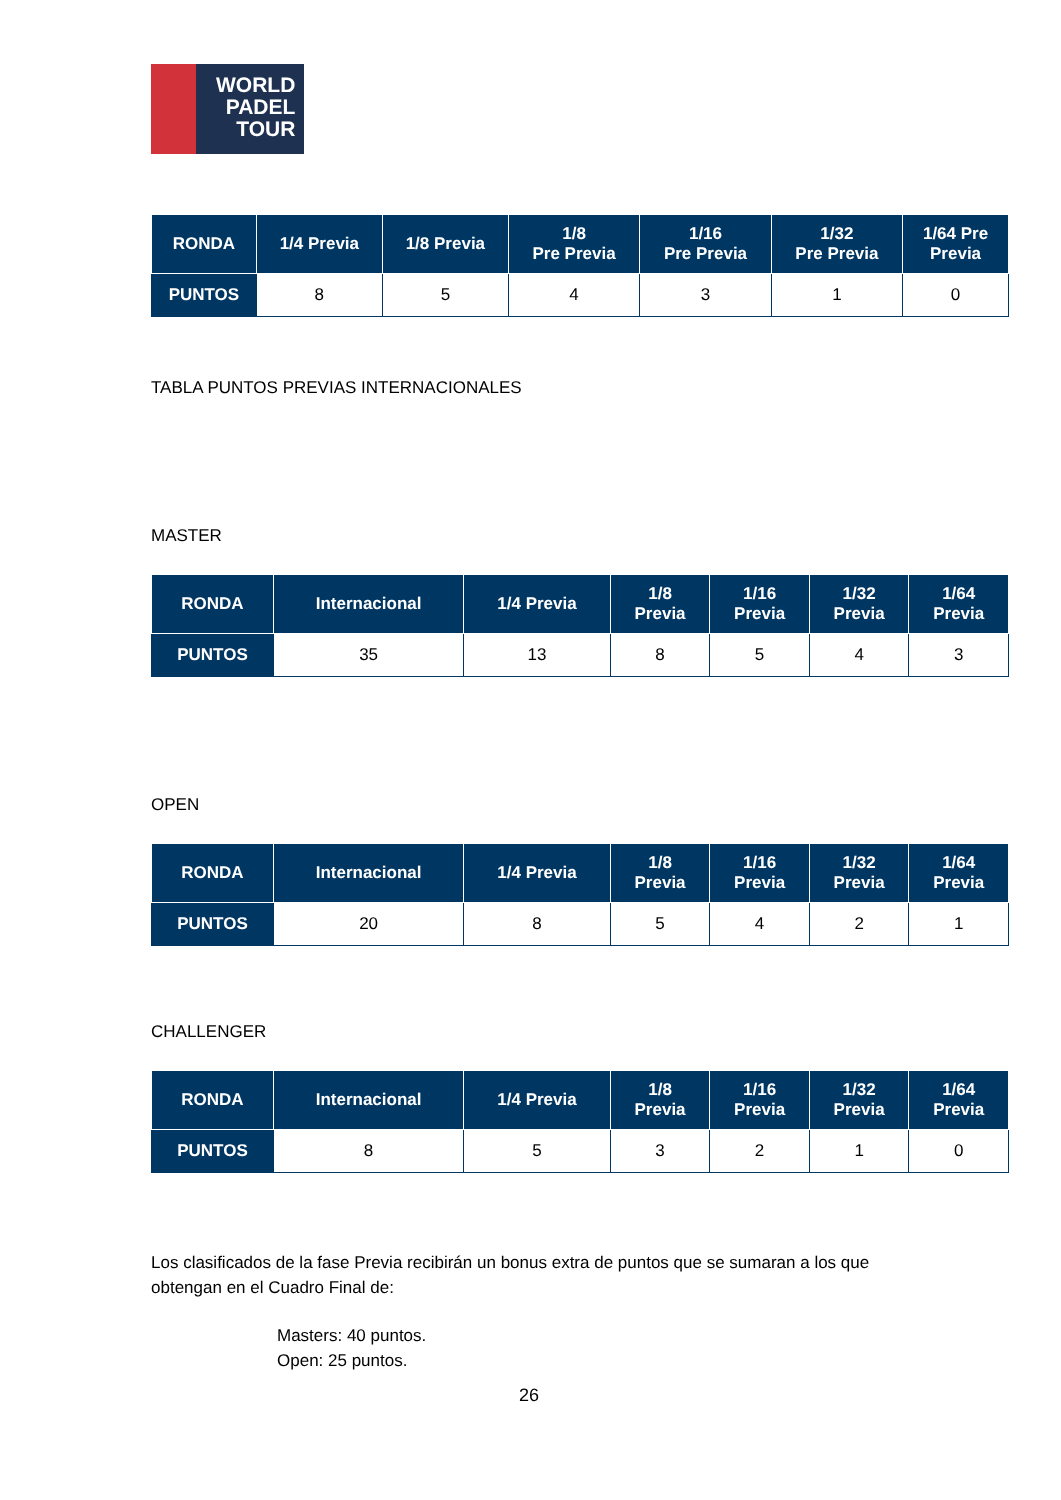WORLD
PADEL
TOUR
| RONDA | 1/4 Previa | 1/8 Previa | 1/8 Pre Previa | 1/16 Pre Previa | 1/32 Pre Previa | 1/64 Pre Previa |
| --- | --- | --- | --- | --- | --- | --- |
| PUNTOS | 8 | 5 | 4 | 3 | 1 | 0 |
TABLA PUNTOS PREVIAS INTERNACIONALES
MASTER
| RONDA | Internacional | 1/4 Previa | 1/8 Previa | 1/16 Previa | 1/32 Previa | 1/64 Previa |
| --- | --- | --- | --- | --- | --- | --- |
| PUNTOS | 35 | 13 | 8 | 5 | 4 | 3 |
OPEN
| RONDA | Internacional | 1/4 Previa | 1/8 Previa | 1/16 Previa | 1/32 Previa | 1/64 Previa |
| --- | --- | --- | --- | --- | --- | --- |
| PUNTOS | 20 | 8 | 5 | 4 | 2 | 1 |
CHALLENGER
| RONDA | Internacional | 1/4 Previa | 1/8 Previa | 1/16 Previa | 1/32 Previa | 1/64 Previa |
| --- | --- | --- | --- | --- | --- | --- |
| PUNTOS | 8 | 5 | 3 | 2 | 1 | 0 |
Los clasificados de la fase Previa recibirán un bonus extra de puntos que se sumaran a los que obtengan en el Cuadro Final de:
Masters: 40 puntos.
Open: 25 puntos.
26